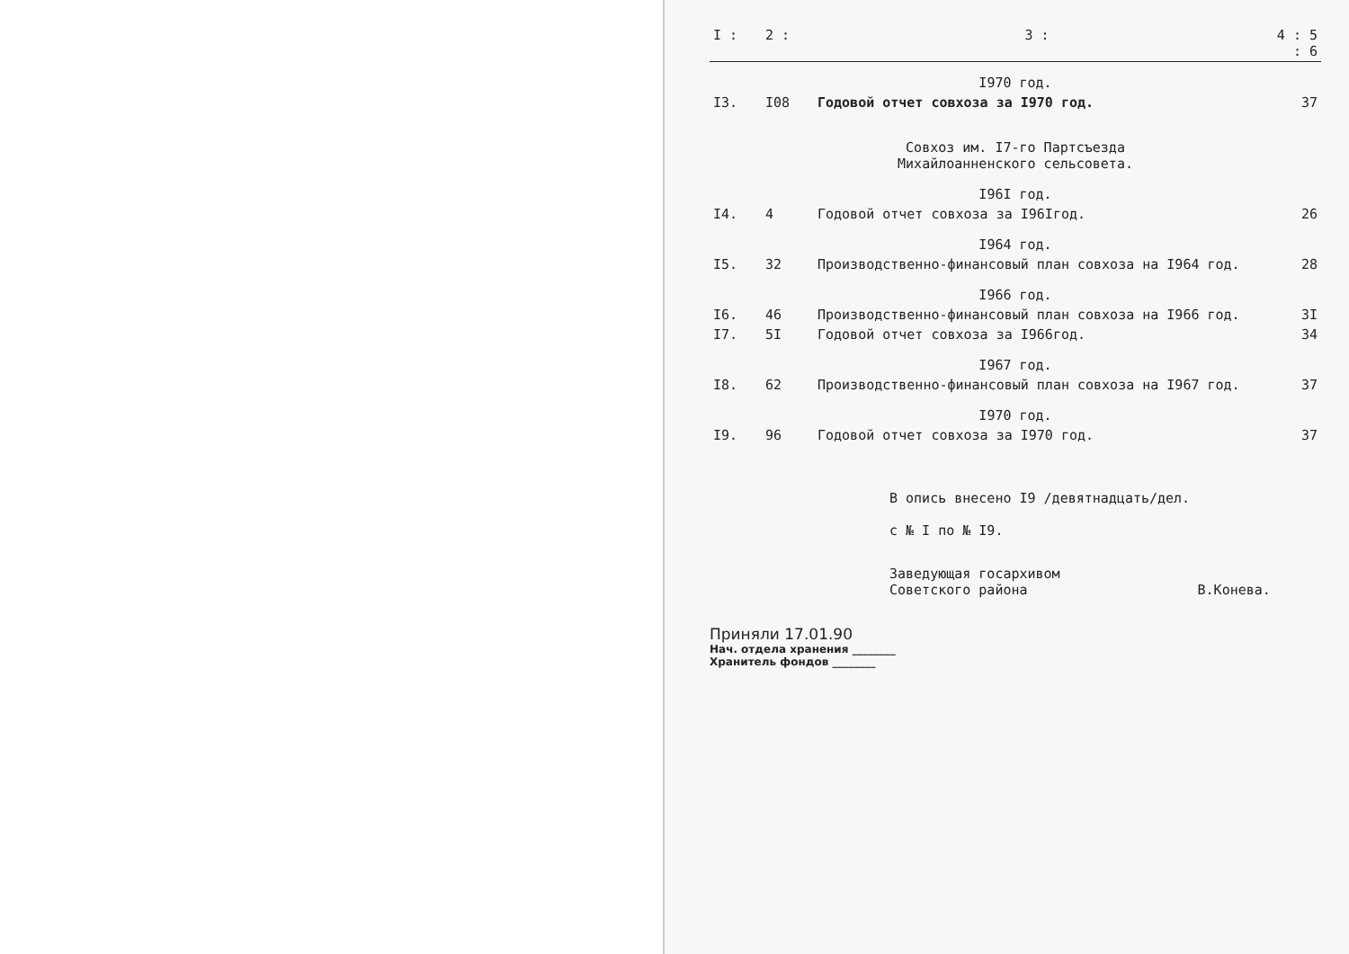| I : | 2 : | 3 : | 4 : 5 : 6 |
| I970 год. | | | |
| I3. | I08 | Годовой отчет совхоза за I970 год. | 37 |
| Совхоз им. I7-го Партсъезда Михайлоанненского сельсовета. | | | |
| I96I год. | | | |
| I4. | 4 | Годовой отчет совхоза за I96Iгод. | 26 |
| I964 год. | | | |
| I5. | 32 | Производственно-финансовый план совхоза на I964 год. | 28 |
| I966 год. | | | |
| I6. | 46 | Производственно-финансовый план совхоза на I966 год. | 3I |
| I7. | 5I | Годовой отчет совхоза за I966год. | 34 |
| I967 год. | | | |
| I8. | 62 | Производственно-финансовый план совхоза на I967 год. | 37 |
| I970 год. | | | |
| I9. | 96 | Годовой отчет совхоза за I970 год. | 37 |
В опись внесено I9 /девятнадцать/дел.
с № I по № I9.
Заведующая госархивом
Советского района В.Конева.
Приняли 17.01.90
Нач. отдела хранения ________
Хранитель фондов ________